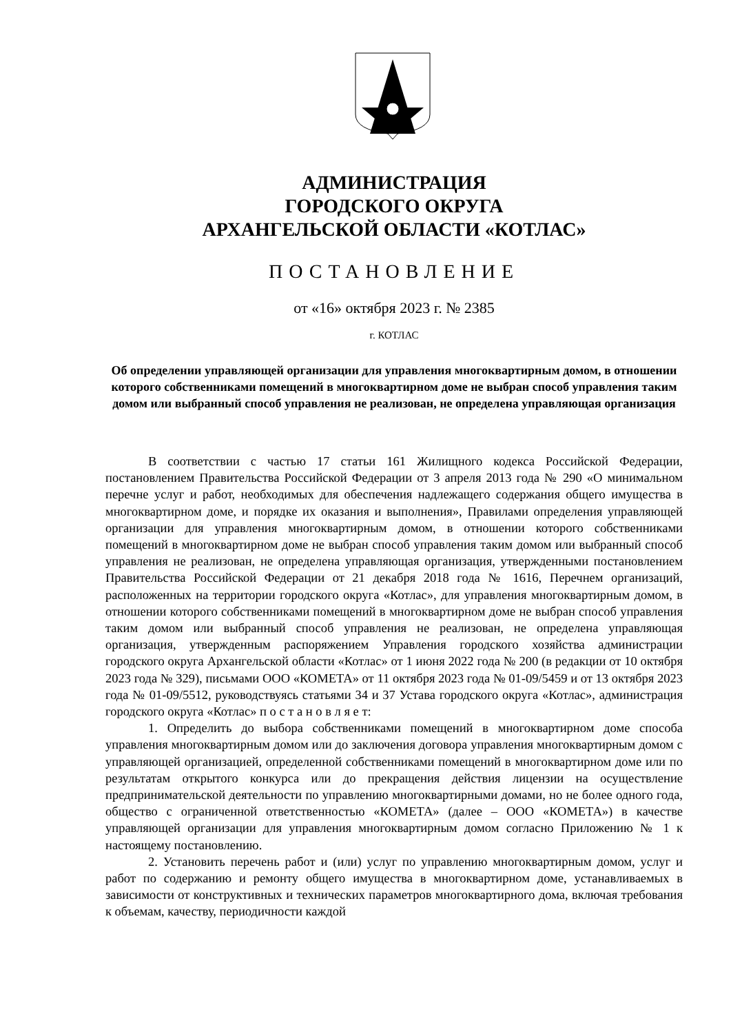АДМИНИСТРАЦИЯ
ГОРОДСКОГО ОКРУГА
АРХАНГЕЛЬСКОЙ ОБЛАСТИ «КОТЛАС»
ПОСТАНОВЛЕНИЕ
от «16» октября 2023 г. № 2385
г. КОТЛАС
Об определении управляющей организации для управления многоквартирным домом, в отношении которого собственниками помещений в многоквартирном доме не выбран способ управления таким домом или выбранный способ управления не реализован, не определена управляющая организация
В соответствии с частью 17 статьи 161 Жилищного кодекса Российской Федерации, постановлением Правительства Российской Федерации от 3 апреля 2013 года № 290 «О минимальном перечне услуг и работ, необходимых для обеспечения надлежащего содержания общего имущества в многоквартирном доме, и порядке их оказания и выполнения», Правилами определения управляющей организации для управления многоквартирным домом, в отношении которого собственниками помещений в многоквартирном доме не выбран способ управления таким домом или выбранный способ управления не реализован, не определена управляющая организация, утвержденными постановлением Правительства Российской Федерации от 21 декабря 2018 года № 1616, Перечнем организаций, расположенных на территории городского округа «Котлас», для управления многоквартирным домом, в отношении которого собственниками помещений в многоквартирном доме не выбран способ управления таким домом или выбранный способ управления не реализован, не определена управляющая организация, утвержденным распоряжением Управления городского хозяйства администрации городского округа Архангельской области «Котлас» от 1 июня 2022 года № 200 (в редакции от 10 октября 2023 года № 329), письмами ООО «КОМЕТА» от 11 октября 2023 года № 01-09/5459 и от 13 октября 2023 года № 01-09/5512, руководствуясь статьями 34 и 37 Устава городского округа «Котлас», администрация городского округа «Котлас» п о с т а н о в л я е т:
1. Определить до выбора собственниками помещений в многоквартирном доме способа управления многоквартирным домом или до заключения договора управления многоквартирным домом с управляющей организацией, определенной собственниками помещений в многоквартирном доме или по результатам открытого конкурса или до прекращения действия лицензии на осуществление предпринимательской деятельности по управлению многоквартирными домами, но не более одного года, общество с ограниченной ответственностью «КОМЕТА» (далее – ООО «КОМЕТА») в качестве управляющей организации для управления многоквартирным домом согласно Приложению № 1 к настоящему постановлению.
2. Установить перечень работ и (или) услуг по управлению многоквартирным домом, услуг и работ по содержанию и ремонту общего имущества в многоквартирном доме, устанавливаемых в зависимости от конструктивных и технических параметров многоквартирного дома, включая требования к объемам, качеству, периодичности каждой